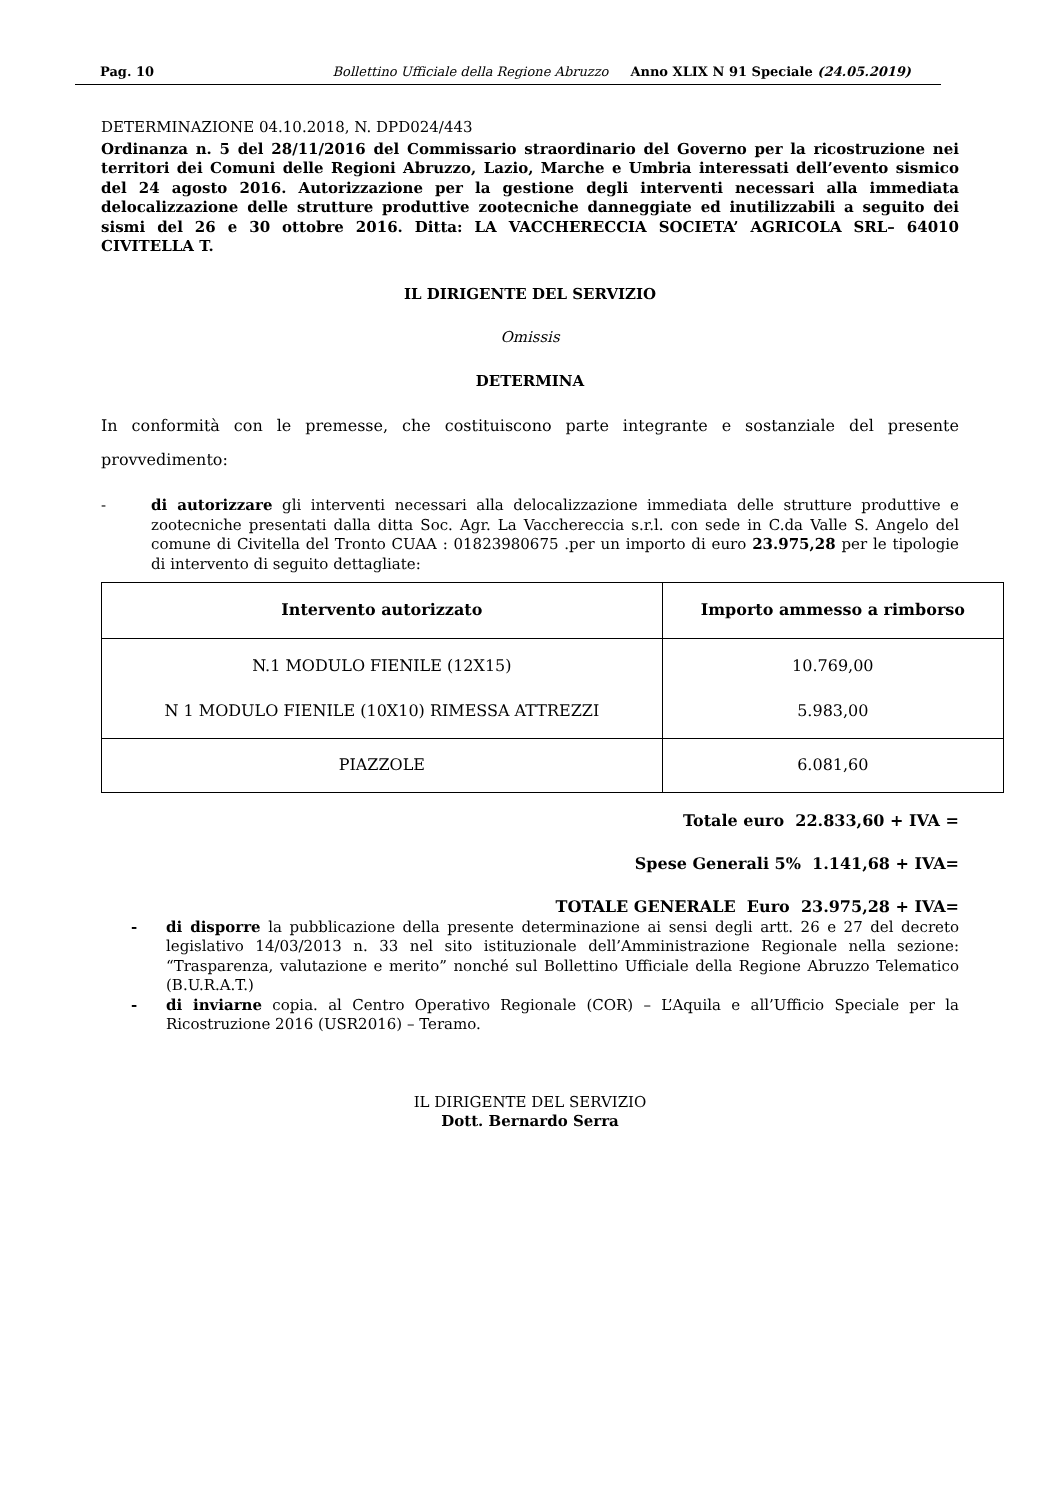Pag. 10 Bollettino Ufficiale della Regione Abruzzo Anno XLIX N 91 Speciale (24.05.2019)
DETERMINAZIONE 04.10.2018, N. DPD024/443
Ordinanza n. 5 del 28/11/2016 del Commissario straordinario del Governo per la ricostruzione nei territori dei Comuni delle Regioni Abruzzo, Lazio, Marche e Umbria interessati dell’evento sismico del 24 agosto 2016. Autorizzazione per la gestione degli interventi necessari alla immediata delocalizzazione delle strutture produttive zootecniche danneggiate ed inutilizzabili a seguito dei sismi del 26 e 30 ottobre 2016. Ditta: LA VACCHERECCIA SOCIETA’ AGRICOLA SRL– 64010 CIVITELLA T.
IL DIRIGENTE DEL SERVIZIO
Omissis
DETERMINA
In conformità con le premesse, che costituiscono parte integrante e sostanziale del presente provvedimento:
- di autorizzare gli interventi necessari alla delocalizzazione immediata delle strutture produttive e zootecniche presentati dalla ditta Soc. Agr. La Vacchereccia s.r.l. con sede in C.da Valle S. Angelo del comune di Civitella del Tronto CUAA : 01823980675 .per un importo di euro 23.975,28 per le tipologie di intervento di seguito dettagliate:
| Intervento autorizzato | Importo ammesso a rimborso |
| --- | --- |
| N.1 MODULO FIENILE (12X15) N 1 MODULO FIENILE (10X10) RIMESSA ATTREZZI | 10.769,00 5.983,00 |
| PIAZZOLE | 6.081,60 |
Totale euro 22.833,60 + IVA =
Spese Generali 5% 1.141,68 + IVA=
TOTALE GENERALE Euro 23.975,28 + IVA=
- di disporre la pubblicazione della presente determinazione ai sensi degli artt. 26 e 27 del decreto legislativo 14/03/2013 n. 33 nel sito istituzionale dell’Amministrazione Regionale nella sezione: “Trasparenza, valutazione e merito” nonché sul Bollettino Ufficiale della Regione Abruzzo Telematico (B.U.R.A.T.)
- di inviarne copia. al Centro Operativo Regionale (COR) – L’Aquila e all’Ufficio Speciale per la Ricostruzione 2016 (USR2016) – Teramo.
IL DIRIGENTE DEL SERVIZIO
Dott. Bernardo Serra